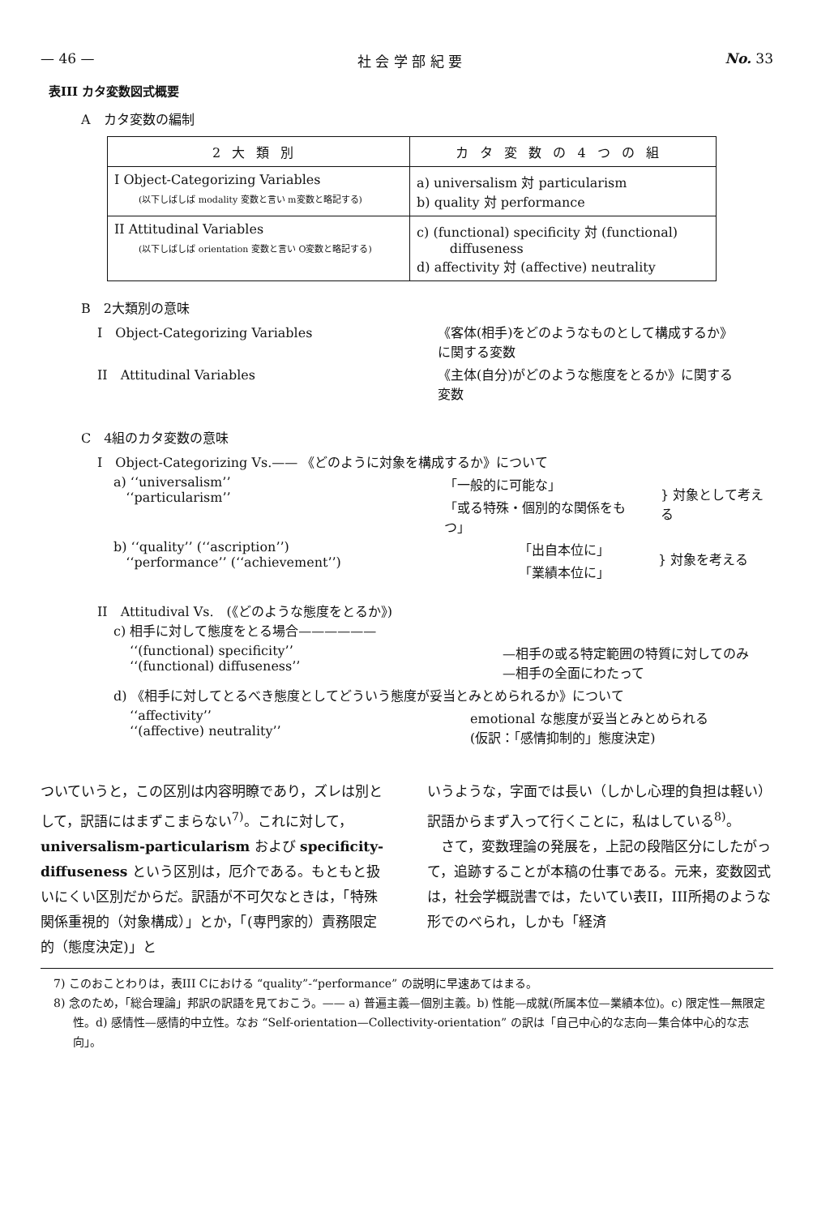— 46 — 社 会 学 部 紀 要 No. 33
表III カタ変数図式概要
A　カタ変数の編制
| 2大類別 | カタ変数の4つの組 |
| --- | --- |
| I Object-Categorizing Variables (以下しばしば modality 変数と言い m変数と略記する) | a) universalism 対 particularism b) quality 対 performance |
| II Attitudinal Variables (以下しばしば orientation 変数と言い O変数と略記する) | c) (functional) specificity 対 (functional) diffuseness d) affectivity 対 (affective) neutrality |
B　2大類別の意味
I　Object-Categorizing Variables 《客体(相手)をどのようなものとして構成するか》
に関する変数
II　Attitudinal Variables 《主体(自分)がどのような態度をとるか》に関する
変数
C　4組のカタ変数の意味
I　Object-Categorizing Vs.—— 《どのように対象を構成するか》について
a) ‘‘universalism’’
‘‘particularism’’ 「一般的に可能な」
「或る特殊・個別的な関係をもつ」 } 対象として考える
b) ‘‘quality’’ (‘‘ascription’’)
‘‘performance’’ (‘‘achievement’’) 「出自本位に」
「業績本位に」 } 対象を考える
II　Attitudival Vs.　(《どのような態度をとるか》)
c) 相手に対して態度をとる場合——————
‘‘(functional) specificity’’
‘‘(functional) diffuseness’’ —相手の或る特定範囲の特質に対してのみ
—相手の全面にわたって
d) 《相手に対してとるべき態度としてどういう態度が妥当とみとめられるか》について
‘‘affectivity’’
‘‘(affective) neutrality’’ emotional な態度が妥当とみとめられる
(仮訳：「感情抑制的」態度決定)
ついていうと，この区別は内容明瞭であり，ズレは別として，訳語にはまずこまらない<sup>7)</sup>。これに対して，universalism-particularism および specificity-diffuseness という区別は，厄介である。もともと扱いにくい区別だからだ。訳語が不可欠なときは，「特殊関係重視的（対象構成）」とか，「(専門家的）責務限定的（態度決定)」と
いうような，字面では長い（しかし心理的負担は軽い）訳語からまず入って行くことに，私はしている<sup>8)</sup>。
　さて，変数理論の発展を，上記の段階区分にしたがって，追跡することが本稿の仕事である。元来，変数図式は，社会学概説書では，たいてい表II，III所掲のような形でのべられ，しかも「経済
7) このおことわりは，表III Cにおける “quality”-“performance” の説明に早速あてはまる。
8) 念のため，「総合理論」邦訳の訳語を見ておこう。—— a) 普遍主義—個別主義。b) 性能—成就(所属本位—業績本位)。c) 限定性—無限定性。d) 感情性—感情的中立性。なお “Self-orientation—Collectivity-orientation” の訳は「自己中心的な志向—集合体中心的な志向」。